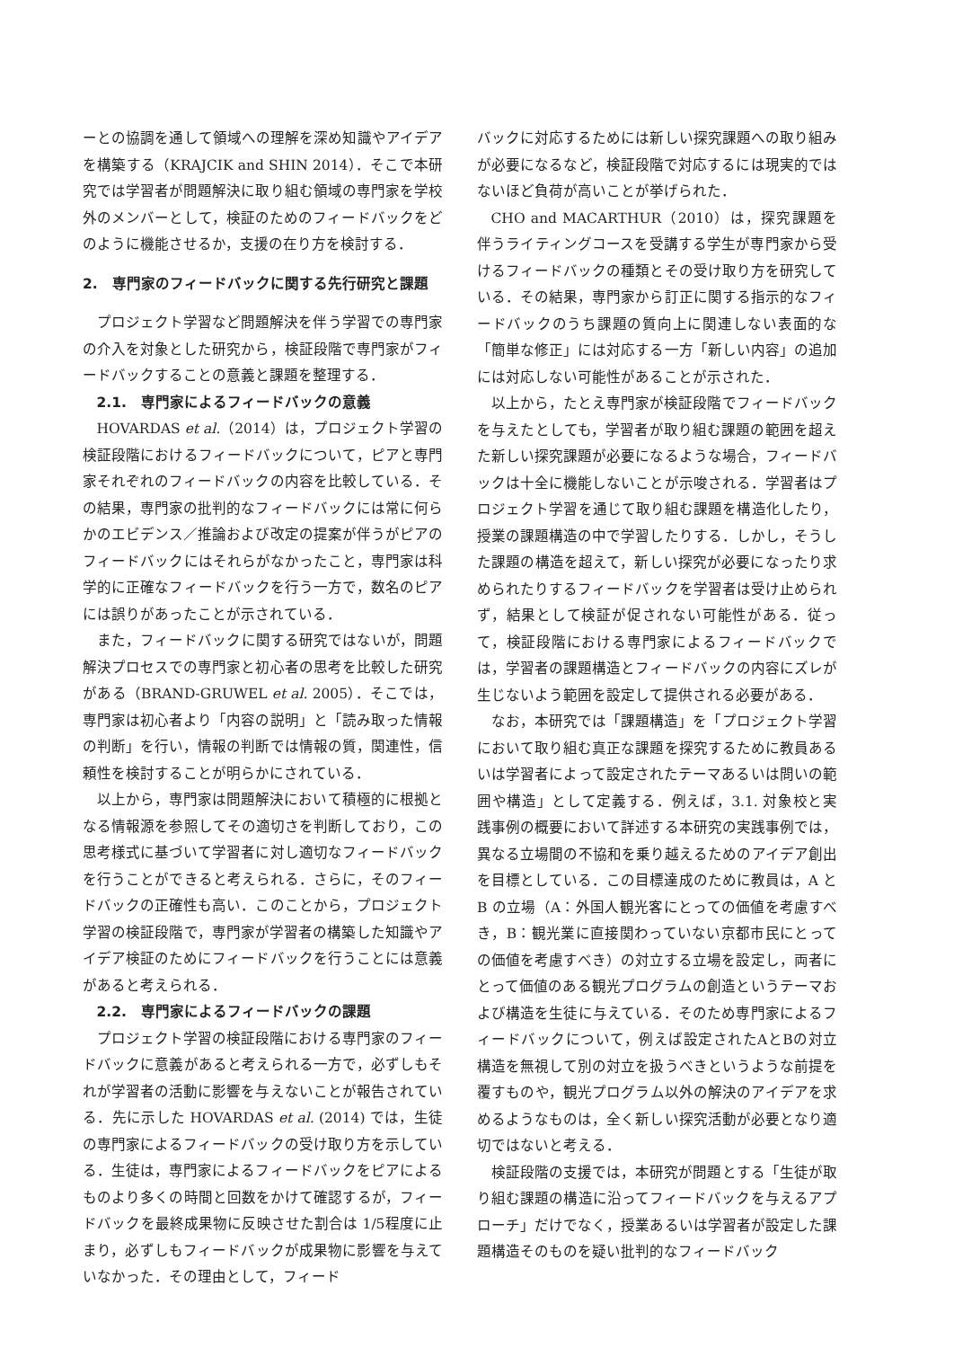ーとの協調を通して領域への理解を深め知識やアイデアを構築する（KRAJCIK and SHIN 2014）．そこで本研究では学習者が問題解決に取り組む領域の専門家を学校外のメンバーとして，検証のためのフィードバックをどのように機能させるか，支援の在り方を検討する．
2.　専門家のフィードバックに関する先行研究と課題
プロジェクト学習など問題解決を伴う学習での専門家の介入を対象とした研究から，検証段階で専門家がフィードバックすることの意義と課題を整理する．
2.1.　専門家によるフィードバックの意義
HOVARDAS et al.（2014）は，プロジェクト学習の検証段階におけるフィードバックについて，ピアと専門家それぞれのフィードバックの内容を比較している．その結果，専門家の批判的なフィードバックには常に何らかのエビデンス／推論および改定の提案が伴うがピアのフィードバックにはそれらがなかったこと，専門家は科学的に正確なフィードバックを行う一方で，数名のピアには誤りがあったことが示されている．
また，フィードバックに関する研究ではないが，問題解決プロセスでの専門家と初心者の思考を比較した研究がある（BRAND-GRUWEL et al. 2005）．そこでは，専門家は初心者より「内容の説明」と「読み取った情報の判断」を行い，情報の判断では情報の質，関連性，信頼性を検討することが明らかにされている．
以上から，専門家は問題解決において積極的に根拠となる情報源を参照してその適切さを判断しており，この思考様式に基づいて学習者に対し適切なフィードバックを行うことができると考えられる．さらに，そのフィードバックの正確性も高い．このことから，プロジェクト学習の検証段階で，専門家が学習者の構築した知識やアイデア検証のためにフィードバックを行うことには意義があると考えられる．
2.2.　専門家によるフィードバックの課題
プロジェクト学習の検証段階における専門家のフィードバックに意義があると考えられる一方で，必ずしもそれが学習者の活動に影響を与えないことが報告されている．先に示した HOVARDAS et al. (2014) では，生徒の専門家によるフィードバックの受け取り方を示している．生徒は，専門家によるフィードバックをピアによるものより多くの時間と回数をかけて確認するが，フィードバックを最終成果物に反映させた割合は 1/5程度に止まり，必ずしもフィードバックが成果物に影響を与えていなかった．その理由として，フィード
バックに対応するためには新しい探究課題への取り組みが必要になるなど，検証段階で対応するには現実的ではないほど負荷が高いことが挙げられた．
CHO and MACARTHUR（2010）は，探究課題を伴うライティングコースを受講する学生が専門家から受けるフィードバックの種類とその受け取り方を研究している．その結果，専門家から訂正に関する指示的なフィードバックのうち課題の質向上に関連しない表面的な「簡単な修正」には対応する一方「新しい内容」の追加には対応しない可能性があることが示された．
以上から，たとえ専門家が検証段階でフィードバックを与えたとしても，学習者が取り組む課題の範囲を超えた新しい探究課題が必要になるような場合，フィードバックは十全に機能しないことが示唆される．学習者はプロジェクト学習を通じて取り組む課題を構造化したり，授業の課題構造の中で学習したりする．しかし，そうした課題の構造を超えて，新しい探究が必要になったり求められたりするフィードバックを学習者は受け止められず，結果として検証が促されない可能性がある．従って，検証段階における専門家によるフィードバックでは，学習者の課題構造とフィードバックの内容にズレが生じないよう範囲を設定して提供される必要がある．
なお，本研究では「課題構造」を「プロジェクト学習において取り組む真正な課題を探究するために教員あるいは学習者によって設定されたテーマあるいは問いの範囲や構造」として定義する．例えば，3.1. 対象校と実践事例の概要において詳述する本研究の実践事例では，異なる立場間の不協和を乗り越えるためのアイデア創出を目標としている．この目標達成のために教員は，A と B の立場（A：外国人観光客にとっての価値を考慮すべき，B：観光業に直接関わっていない京都市民にとっての価値を考慮すべき）の対立する立場を設定し，両者にとって価値のある観光プログラムの創造というテーマおよび構造を生徒に与えている．そのため専門家によるフィードバックについて，例えば設定されたAとBの対立構造を無視して別の対立を扱うべきというような前提を覆すものや，観光プログラム以外の解決のアイデアを求めるようなものは，全く新しい探究活動が必要となり適切ではないと考える．
検証段階の支援では，本研究が問題とする「生徒が取り組む課題の構造に沿ってフィードバックを与えるアプローチ」だけでなく，授業あるいは学習者が設定した課題構造そのものを疑い批判的なフィードバック